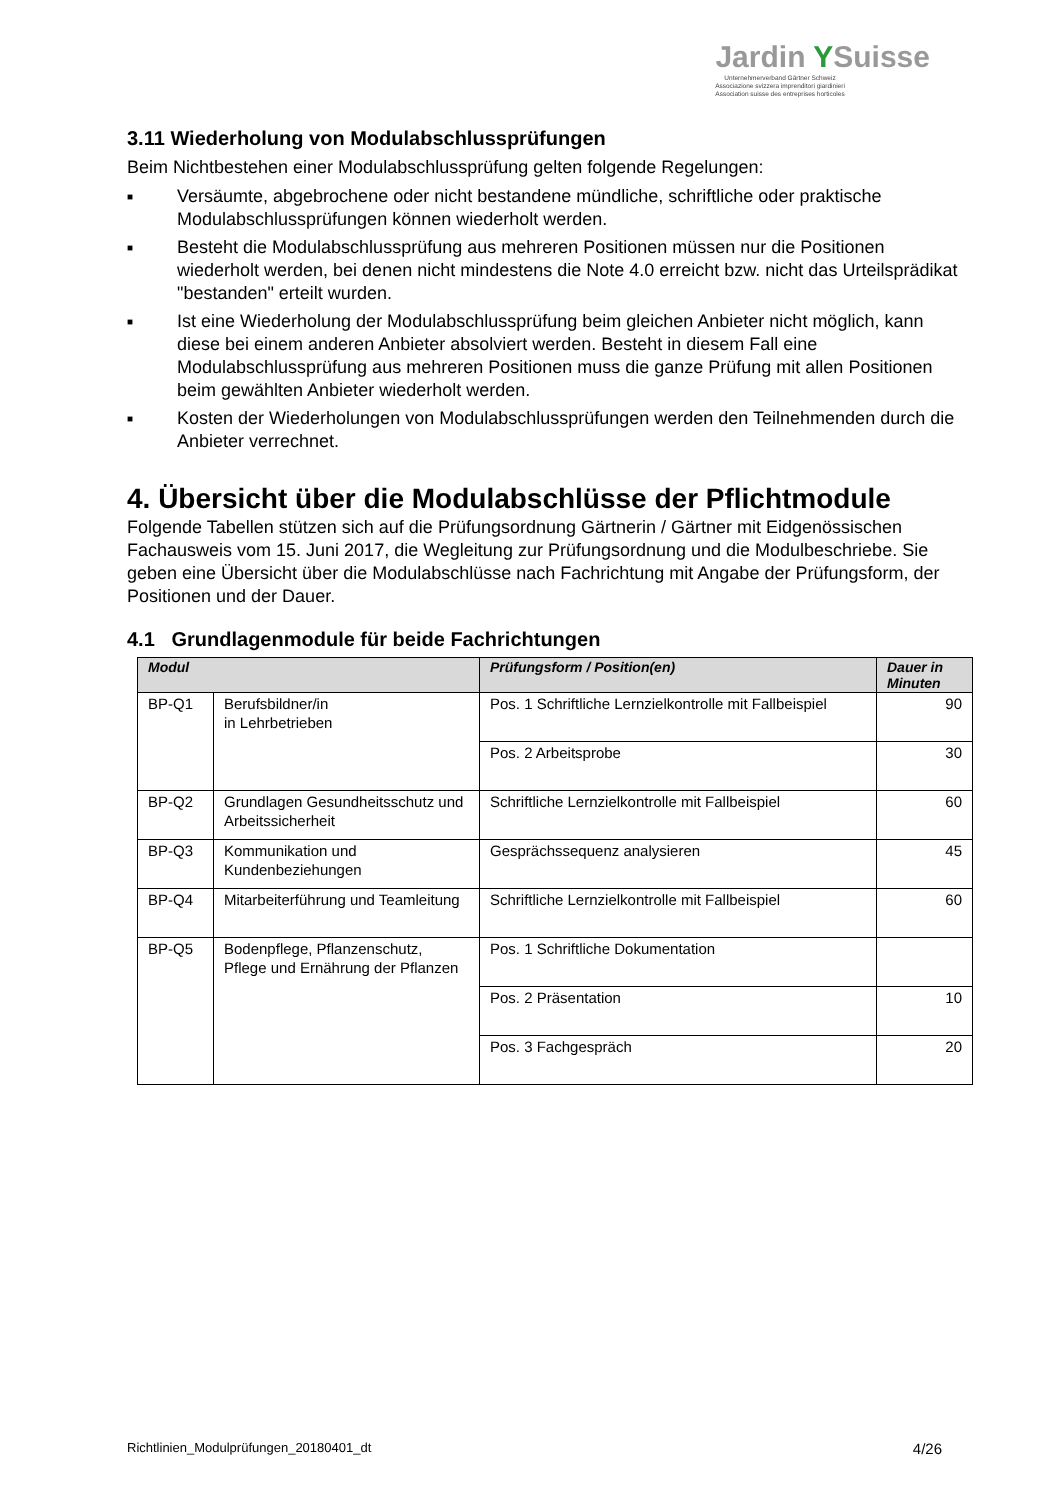Jardin YSuisse
Unternehmerverband Gärtner Schweiz
Associazione svizzera imprenditori giardinieri
Association suisse des entreprises horticoles
3.11 Wiederholung von Modulabschlussprüfungen
Beim Nichtbestehen einer Modulabschlussprüfung gelten folgende Regelungen:
■ Versäumte, abgebrochene oder nicht bestandene mündliche, schriftliche oder praktische Modulabschlussprüfungen können wiederholt werden.
■ Besteht die Modulabschlussprüfung aus mehreren Positionen müssen nur die Positionen wiederholt werden, bei denen nicht mindestens die Note 4.0 erreicht bzw. nicht das Urteilsprädikat "bestanden" erteilt wurden.
■ Ist eine Wiederholung der Modulabschlussprüfung beim gleichen Anbieter nicht möglich, kann diese bei einem anderen Anbieter absolviert werden. Besteht in diesem Fall eine Modulabschlussprüfung aus mehreren Positionen muss die ganze Prüfung mit allen Positionen beim gewählten Anbieter wiederholt werden.
■ Kosten der Wiederholungen von Modulabschlussprüfungen werden den Teilnehmenden durch die Anbieter verrechnet.
4. Übersicht über die Modulabschlüsse der Pflichtmodule
Folgende Tabellen stützen sich auf die Prüfungsordnung Gärtnerin / Gärtner mit Eidgenössischen Fachausweis vom 15. Juni 2017, die Wegleitung zur Prüfungsordnung und die Modulbeschriebe. Sie geben eine Übersicht über die Modulabschlüsse nach Fachrichtung mit Angabe der Prüfungsform, der Positionen und der Dauer.
4.1 Grundlagenmodule für beide Fachrichtungen
| Modul | | Prüfungsform / Position(en) | Dauer in Minuten |
| --- | --- | --- | --- |
| BP-Q1 | Berufsbildner/in in Lehrbetrieben | Pos. 1 Schriftliche Lernzielkontrolle mit Fallbeispiel | 90 |
| | | Pos. 2 Arbeitsprobe | 30 |
| BP-Q2 | Grundlagen Gesundheitsschutz und Arbeitssicherheit | Schriftliche Lernzielkontrolle mit Fallbeispiel | 60 |
| BP-Q3 | Kommunikation und Kundenbeziehungen | Gesprächssequenz analysieren | 45 |
| BP-Q4 | Mitarbeiterführung und Teamleitung | Schriftliche Lernzielkontrolle mit Fallbeispiel | 60 |
| BP-Q5 | Bodenpflege, Pflanzenschutz, Pflege und Ernährung der Pflanzen | Pos. 1 Schriftliche Dokumentation | |
| | | Pos. 2 Präsentation | 10 |
| | | Pos. 3 Fachgespräch | 20 |
Richtlinien_Modulprüfungen_20180401_dt 4/26